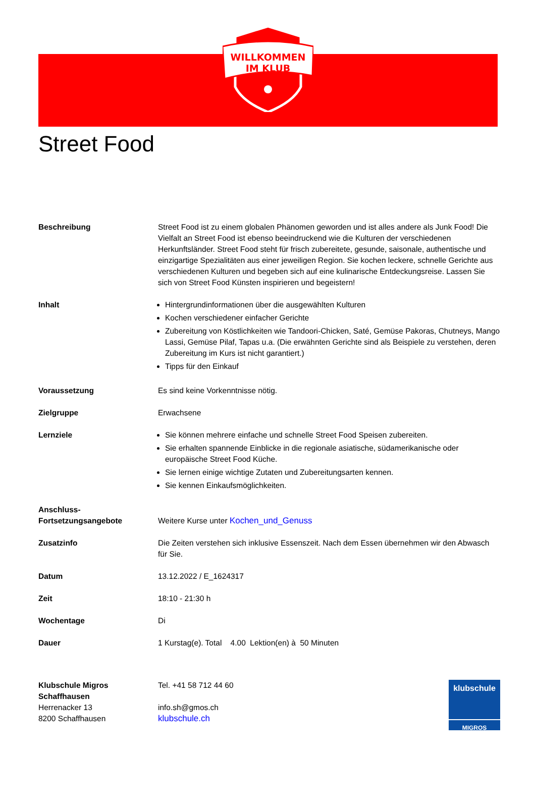WILLKOMMEN
IM KLUB
Street Food
| Beschreibung | Street Food ist zu einem globalen Phänomen geworden und ist alles andere als Junk Food! Die Vielfalt an Street Food ist ebenso beeindruckend wie die Kulturen der verschiedenen Herkunftsländer. Street Food steht für frisch zubereitete, gesunde, saisonale, authentische und einzigartige Spezialitäten aus einer jeweiligen Region. Sie kochen leckere, schnelle Gerichte aus verschiedenen Kulturen und begeben sich auf eine kulinarische Entdeckungsreise. Lassen Sie sich von Street Food Künsten inspirieren und begeistern! |
| Inhalt | Hintergrundinformationen über die ausgewählten Kulturen Kochen verschiedener einfacher Gerichte Zubereitung von Köstlichkeiten wie Tandoori-Chicken, Saté, Gemüse Pakoras, Chutneys, Mango Lassi, Gemüse Pilaf, Tapas u.a. (Die erwähnten Gerichte sind als Beispiele zu verstehen, deren Zubereitung im Kurs ist nicht garantiert.) Tipps für den Einkauf |
| Voraussetzung | Es sind keine Vorkenntnisse nötig. |
| Zielgruppe | Erwachsene |
| Lernziele | Sie können mehrere einfache und schnelle Street Food Speisen zubereiten. Sie erhalten spannende Einblicke in die regionale asiatische, südamerikanische oder europäische Street Food Küche. Sie lernen einige wichtige Zutaten und Zubereitungsarten kennen. Sie kennen Einkaufsmöglichkeiten. |
| Anschluss- Fortsetzungsangebote | Weitere Kurse unter Kochen_und_Genuss |
| Zusatzinfo | Die Zeiten verstehen sich inklusive Essenszeit. Nach dem Essen übernehmen wir den Abwasch für Sie. |
| Datum | 13.12.2022 / E_1624317 |
| Zeit | 18:10 - 21:30 h |
| Wochentage | Di |
| Dauer | 1 Kurstag(e). Total 4.00 Lektion(en) à 50 Minuten |
| Klubschule Migros Schaffhausen Herrenacker 13 8200 Schaffhausen | klubschule MIGROS Tel. +41 58 712 44 60 info.sh@gmos.ch klubschule.ch |